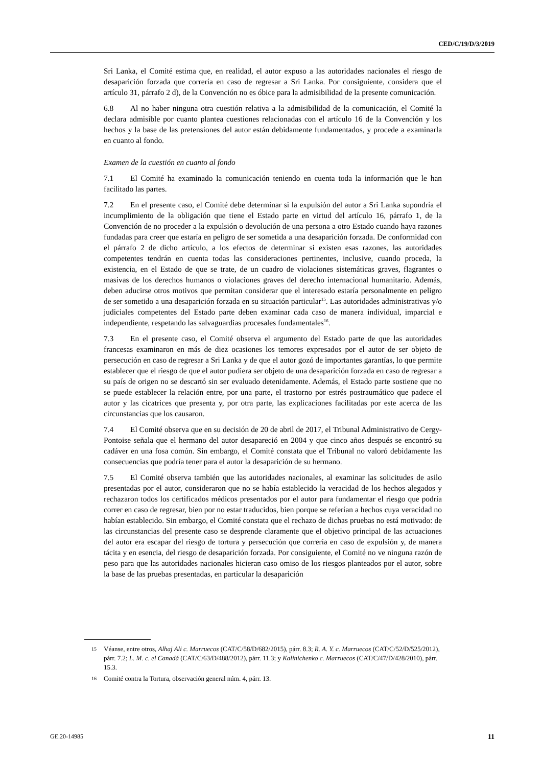CED/C/19/D/3/2019
Sri Lanka, el Comité estima que, en realidad, el autor expuso a las autoridades nacionales el riesgo de desaparición forzada que correría en caso de regresar a Sri Lanka. Por consiguiente, considera que el artículo 31, párrafo 2 d), de la Convención no es óbice para la admisibilidad de la presente comunicación.
6.8 Al no haber ninguna otra cuestión relativa a la admisibilidad de la comunicación, el Comité la declara admisible por cuanto plantea cuestiones relacionadas con el artículo 16 de la Convención y los hechos y la base de las pretensiones del autor están debidamente fundamentados, y procede a examinarla en cuanto al fondo.
Examen de la cuestión en cuanto al fondo
7.1 El Comité ha examinado la comunicación teniendo en cuenta toda la información que le han facilitado las partes.
7.2 En el presente caso, el Comité debe determinar si la expulsión del autor a Sri Lanka supondría el incumplimiento de la obligación que tiene el Estado parte en virtud del artículo 16, párrafo 1, de la Convención de no proceder a la expulsión o devolución de una persona a otro Estado cuando haya razones fundadas para creer que estaría en peligro de ser sometida a una desaparición forzada. De conformidad con el párrafo 2 de dicho artículo, a los efectos de determinar si existen esas razones, las autoridades competentes tendrán en cuenta todas las consideraciones pertinentes, inclusive, cuando proceda, la existencia, en el Estado de que se trate, de un cuadro de violaciones sistemáticas graves, flagrantes o masivas de los derechos humanos o violaciones graves del derecho internacional humanitario. Además, deben aducirse otros motivos que permitan considerar que el interesado estaría personalmente en peligro de ser sometido a una desaparición forzada en su situación particular<sup>15</sup>. Las autoridades administrativas y/o judiciales competentes del Estado parte deben examinar cada caso de manera individual, imparcial e independiente, respetando las salvaguardias procesales fundamentales<sup>16</sup>.
7.3 En el presente caso, el Comité observa el argumento del Estado parte de que las autoridades francesas examinaron en más de diez ocasiones los temores expresados por el autor de ser objeto de persecución en caso de regresar a Sri Lanka y de que el autor gozó de importantes garantías, lo que permite establecer que el riesgo de que el autor pudiera ser objeto de una desaparición forzada en caso de regresar a su país de origen no se descartó sin ser evaluado detenidamente. Además, el Estado parte sostiene que no se puede establecer la relación entre, por una parte, el trastorno por estrés postraumático que padece el autor y las cicatrices que presenta y, por otra parte, las explicaciones facilitadas por este acerca de las circunstancias que los causaron.
7.4 El Comité observa que en su decisión de 20 de abril de 2017, el Tribunal Administrativo de Cergy-Pontoise señala que el hermano del autor desapareció en 2004 y que cinco años después se encontró su cadáver en una fosa común. Sin embargo, el Comité constata que el Tribunal no valoró debidamente las consecuencias que podría tener para el autor la desaparición de su hermano.
7.5 El Comité observa también que las autoridades nacionales, al examinar las solicitudes de asilo presentadas por el autor, consideraron que no se había establecido la veracidad de los hechos alegados y rechazaron todos los certificados médicos presentados por el autor para fundamentar el riesgo que podría correr en caso de regresar, bien por no estar traducidos, bien porque se referían a hechos cuya veracidad no habían establecido. Sin embargo, el Comité constata que el rechazo de dichas pruebas no está motivado: de las circunstancias del presente caso se desprende claramente que el objetivo principal de las actuaciones del autor era escapar del riesgo de tortura y persecución que correría en caso de expulsión y, de manera tácita y en esencia, del riesgo de desaparición forzada. Por consiguiente, el Comité no ve ninguna razón de peso para que las autoridades nacionales hicieran caso omiso de los riesgos planteados por el autor, sobre la base de las pruebas presentadas, en particular la desaparición
15 Véanse, entre otros, Alhaj Ali c. Marruecos (CAT/C/58/D/682/2015), párr. 8.3; R. A. Y. c. Marruecos (CAT/C/52/D/525/2012), párr. 7.2; L. M. c. el Canadá (CAT/C/63/D/488/2012), párr. 11.3; y Kalinichenko c. Marruecos (CAT/C/47/D/428/2010), párr. 15.3.
16 Comité contra la Tortura, observación general núm. 4, párr. 13.
GE.20-14985 11